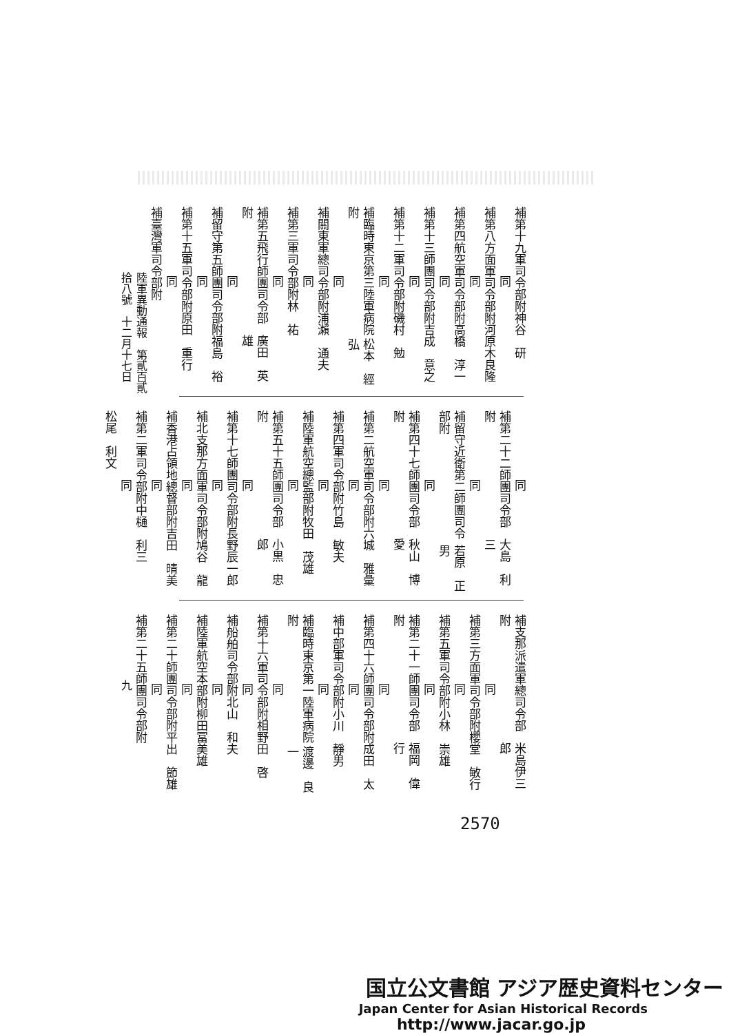補第十九軍司令部附 神谷　研
同
補第八方面軍司令部附 河原木良隆
同
補第四航空軍司令部附 高橋　淳一
同
補第十三師團司令部附 吉成　意之
同
補第十二軍司令部附 磯村　勉
同
補臨時東京第三陸軍病院附 松本　經弘
同
補關東軍總司令部附 浦瀨　通夫
同
補第三軍司令部附 林　祐
同
補第五飛行師團司令部附 廣田　英雄
同
補留守第五師團司令部附 福島　裕
同
補第十五軍司令部附 原田　重行
同
補臺灣軍司令部附
陸軍異動通報　第貳百貳拾八號　十二月十七日
同
補第二十二師團司令部附 大島　利三
同
補留守近衛第二師團司令部附 若原　正男
同
補第四十七師團司令部附 秋山　博愛
同
補第二航空軍司令部附 六城　雅彙
同
補第四軍司令部附 竹島　敏夫
同
補陸軍航空總監部附 牧田　茂雄
同
補第五十五師團司令部附 小黒　忠郎
同
補第十七師團司令部附 長野辰一郎
同
補北支那方面軍司令部附 鳩谷　龍
同
補香港占領地總督部附 吉田　晴美
同
補第二軍司令部附 中樋　利三
同
松尾　利文
補支那派遣軍總司令部附 米島伊三郎
同
補第三方面軍司令部附 櫻堂　敏行
同
補第五軍司令部附 小林　崇雄
同
補第二十一師團司令部附 福岡　偉行
同
補第四十六師團司令部附 成田　太
同
補中部軍司令部附 小川　靜男
同
補臨時東京第一陸軍病院附 渡邊　良一
同
補第十六軍司令部附 相野田　啓
同
補船舶司令部附 北山　和夫
同
補陸軍航空本部附 柳田冨美雄
同
補第二十師團司令部附 平出　節雄
同
補第二十五師團司令部附
九
2570
国立公文書館 アジア歴史資料センター
Japan Center for Asian Historical Records
http://www.jacar.go.jp